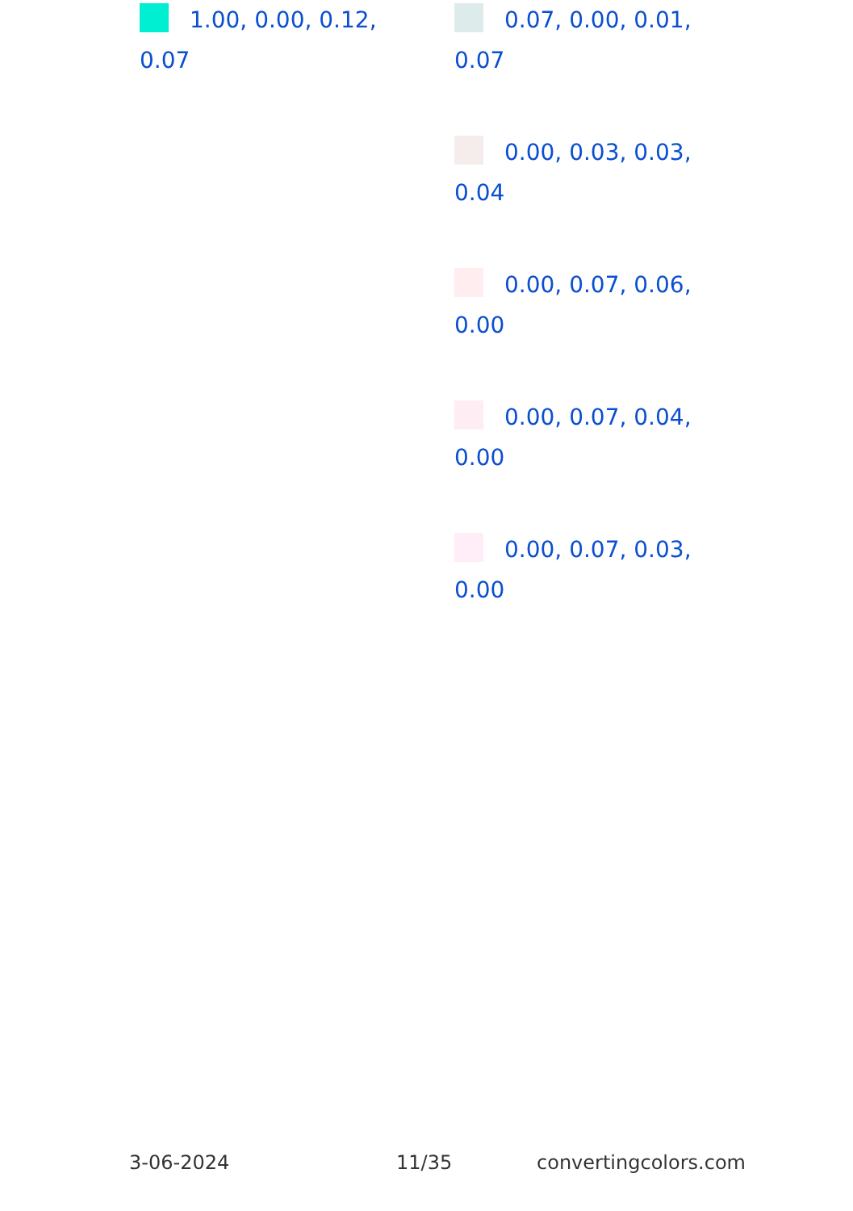1.00, 0.00, 0.12, 0.07 0.07, 0.00, 0.01, 0.07
0.00, 0.03, 0.03, 0.04
0.00, 0.07, 0.06, 0.00
0.00, 0.07, 0.04, 0.00
0.00, 0.07, 0.03, 0.00
3-06-2024 11/35 convertingcolors.com